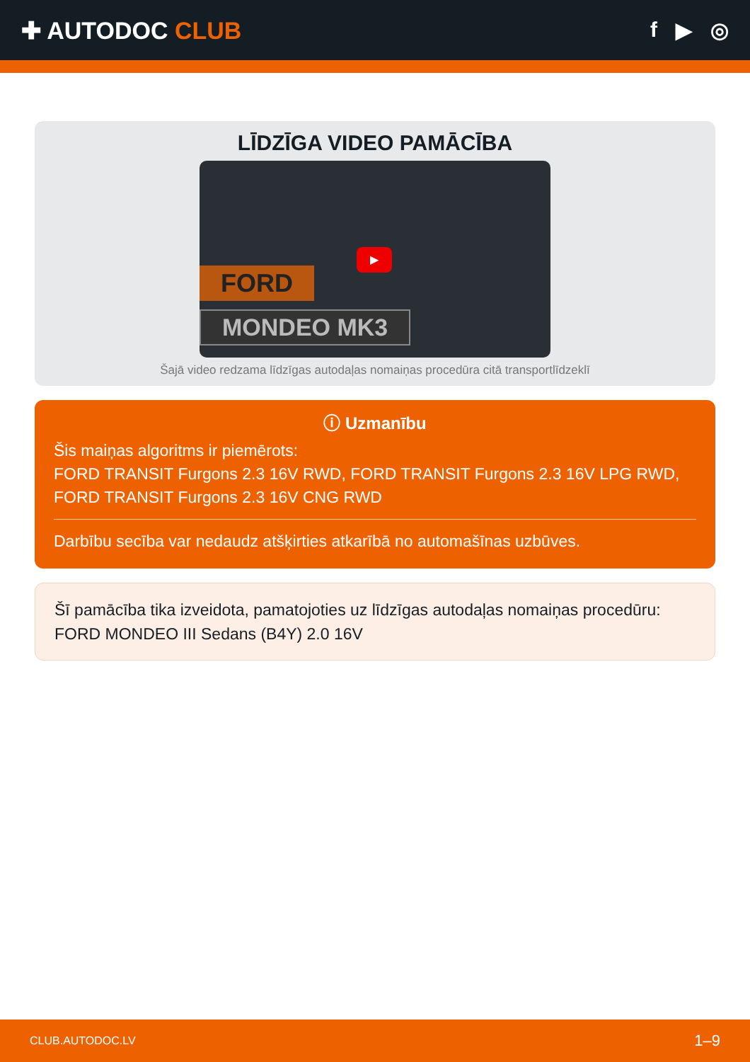✚ AUTODOC CLUB f ▶ ◎
LĪDZĪGA VIDEO PAMĀCĪBA
FORD
MONDEO MK3
▶
Šajā video redzama līdzīgas autodaļas nomaiņas procedūra citā transportlīdzeklī
ⓘ Uzmanību
Šis maiņas algoritms ir piemērots:
FORD TRANSIT Furgons 2.3 16V RWD, FORD TRANSIT Furgons 2.3 16V LPG RWD, FORD TRANSIT Furgons 2.3 16V CNG RWD
Darbību secība var nedaudz atšķirties atkarībā no automašīnas uzbūves.
Šī pamācība tika izveidota, pamatojoties uz līdzīgas autodaļas nomaiņas procedūru: FORD MONDEO III Sedans (B4Y) 2.0 16V
CLUB.AUTODOC.LV 1–9